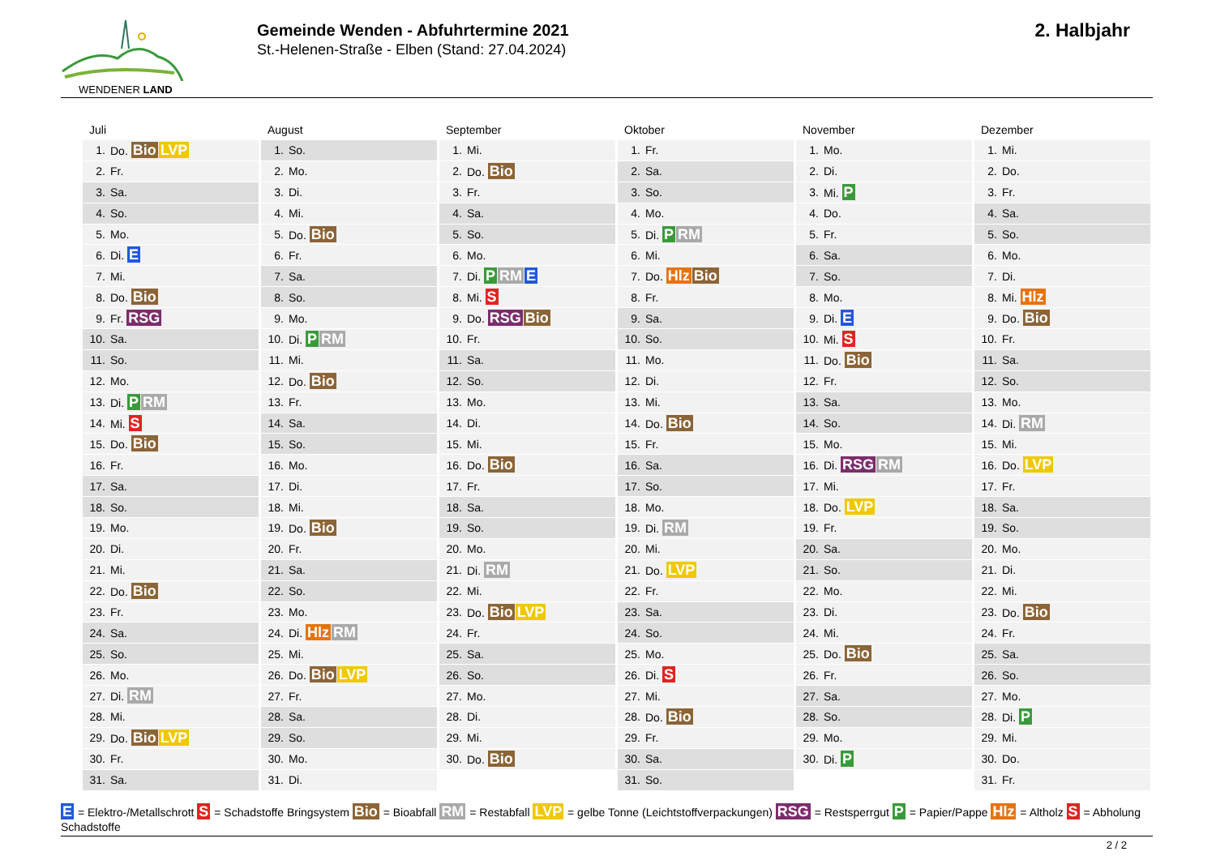WENDENER LAND
Gemeinde Wenden - Abfuhrtermine 2021
St.-Helenen-Straße - Elben (Stand: 27.04.2024)
2. Halbjahr
Juli
| 1. | Do. Bio LVP |
| 2. | Fr. |
| 3. | Sa. |
| 4. | So. |
| 5. | Mo. |
| 6. | Di. E |
| 7. | Mi. |
| 8. | Do. Bio |
| 9. | Fr. RSG |
| 10. | Sa. |
| 11. | So. |
| 12. | Mo. |
| 13. | Di. P RM |
| 14. | Mi. S |
| 15. | Do. Bio |
| 16. | Fr. |
| 17. | Sa. |
| 18. | So. |
| 19. | Mo. |
| 20. | Di. |
| 21. | Mi. |
| 22. | Do. Bio |
| 23. | Fr. |
| 24. | Sa. |
| 25. | So. |
| 26. | Mo. |
| 27. | Di. RM |
| 28. | Mi. |
| 29. | Do. Bio LVP |
| 30. | Fr. |
| 31. | Sa. |
August
| 1. | So. |
| 2. | Mo. |
| 3. | Di. |
| 4. | Mi. |
| 5. | Do. Bio |
| 6. | Fr. |
| 7. | Sa. |
| 8. | So. |
| 9. | Mo. |
| 10. | Di. P RM |
| 11. | Mi. |
| 12. | Do. Bio |
| 13. | Fr. |
| 14. | Sa. |
| 15. | So. |
| 16. | Mo. |
| 17. | Di. |
| 18. | Mi. |
| 19. | Do. Bio |
| 20. | Fr. |
| 21. | Sa. |
| 22. | So. |
| 23. | Mo. |
| 24. | Di. Hlz RM |
| 25. | Mi. |
| 26. | Do. Bio LVP |
| 27. | Fr. |
| 28. | Sa. |
| 29. | So. |
| 30. | Mo. |
| 31. | Di. |
September
| 1. | Mi. |
| 2. | Do. Bio |
| 3. | Fr. |
| 4. | Sa. |
| 5. | So. |
| 6. | Mo. |
| 7. | Di. P RM E |
| 8. | Mi. S |
| 9. | Do. RSG Bio |
| 10. | Fr. |
| 11. | Sa. |
| 12. | So. |
| 13. | Mo. |
| 14. | Di. |
| 15. | Mi. |
| 16. | Do. Bio |
| 17. | Fr. |
| 18. | Sa. |
| 19. | So. |
| 20. | Mo. |
| 21. | Di. RM |
| 22. | Mi. |
| 23. | Do. Bio LVP |
| 24. | Fr. |
| 25. | Sa. |
| 26. | So. |
| 27. | Mo. |
| 28. | Di. |
| 29. | Mi. |
| 30. | Do. Bio |
Oktober
| 1. | Fr. |
| 2. | Sa. |
| 3. | So. |
| 4. | Mo. |
| 5. | Di. P RM |
| 6. | Mi. |
| 7. | Do. Hlz Bio |
| 8. | Fr. |
| 9. | Sa. |
| 10. | So. |
| 11. | Mo. |
| 12. | Di. |
| 13. | Mi. |
| 14. | Do. Bio |
| 15. | Fr. |
| 16. | Sa. |
| 17. | So. |
| 18. | Mo. |
| 19. | Di. RM |
| 20. | Mi. |
| 21. | Do. LVP |
| 22. | Fr. |
| 23. | Sa. |
| 24. | So. |
| 25. | Mo. |
| 26. | Di. S |
| 27. | Mi. |
| 28. | Do. Bio |
| 29. | Fr. |
| 30. | Sa. |
| 31. | So. |
November
| 1. | Mo. |
| 2. | Di. |
| 3. | Mi. P |
| 4. | Do. |
| 5. | Fr. |
| 6. | Sa. |
| 7. | So. |
| 8. | Mo. |
| 9. | Di. E |
| 10. | Mi. S |
| 11. | Do. Bio |
| 12. | Fr. |
| 13. | Sa. |
| 14. | So. |
| 15. | Mo. |
| 16. | Di. RSG RM |
| 17. | Mi. |
| 18. | Do. LVP |
| 19. | Fr. |
| 20. | Sa. |
| 21. | So. |
| 22. | Mo. |
| 23. | Di. |
| 24. | Mi. |
| 25. | Do. Bio |
| 26. | Fr. |
| 27. | Sa. |
| 28. | So. |
| 29. | Mo. |
| 30. | Di. P |
Dezember
| 1. | Mi. |
| 2. | Do. |
| 3. | Fr. |
| 4. | Sa. |
| 5. | So. |
| 6. | Mo. |
| 7. | Di. |
| 8. | Mi. Hlz |
| 9. | Do. Bio |
| 10. | Fr. |
| 11. | Sa. |
| 12. | So. |
| 13. | Mo. |
| 14. | Di. RM |
| 15. | Mi. |
| 16. | Do. LVP |
| 17. | Fr. |
| 18. | Sa. |
| 19. | So. |
| 20. | Mo. |
| 21. | Di. |
| 22. | Mi. |
| 23. | Do. Bio |
| 24. | Fr. |
| 25. | Sa. |
| 26. | So. |
| 27. | Mo. |
| 28. | Di. P |
| 29. | Mi. |
| 30. | Do. |
| 31. | Fr. |
E = Elektro-/Metallschrott S = Schadstoffe Bringsystem Bio = Bioabfall RM = Restabfall LVP = gelbe Tonne (Leichtstoffverpackungen) RSG = Restsperrgut P = Papier/Pappe Hlz = Altholz S = Abholung Schadstoffe
2 / 2